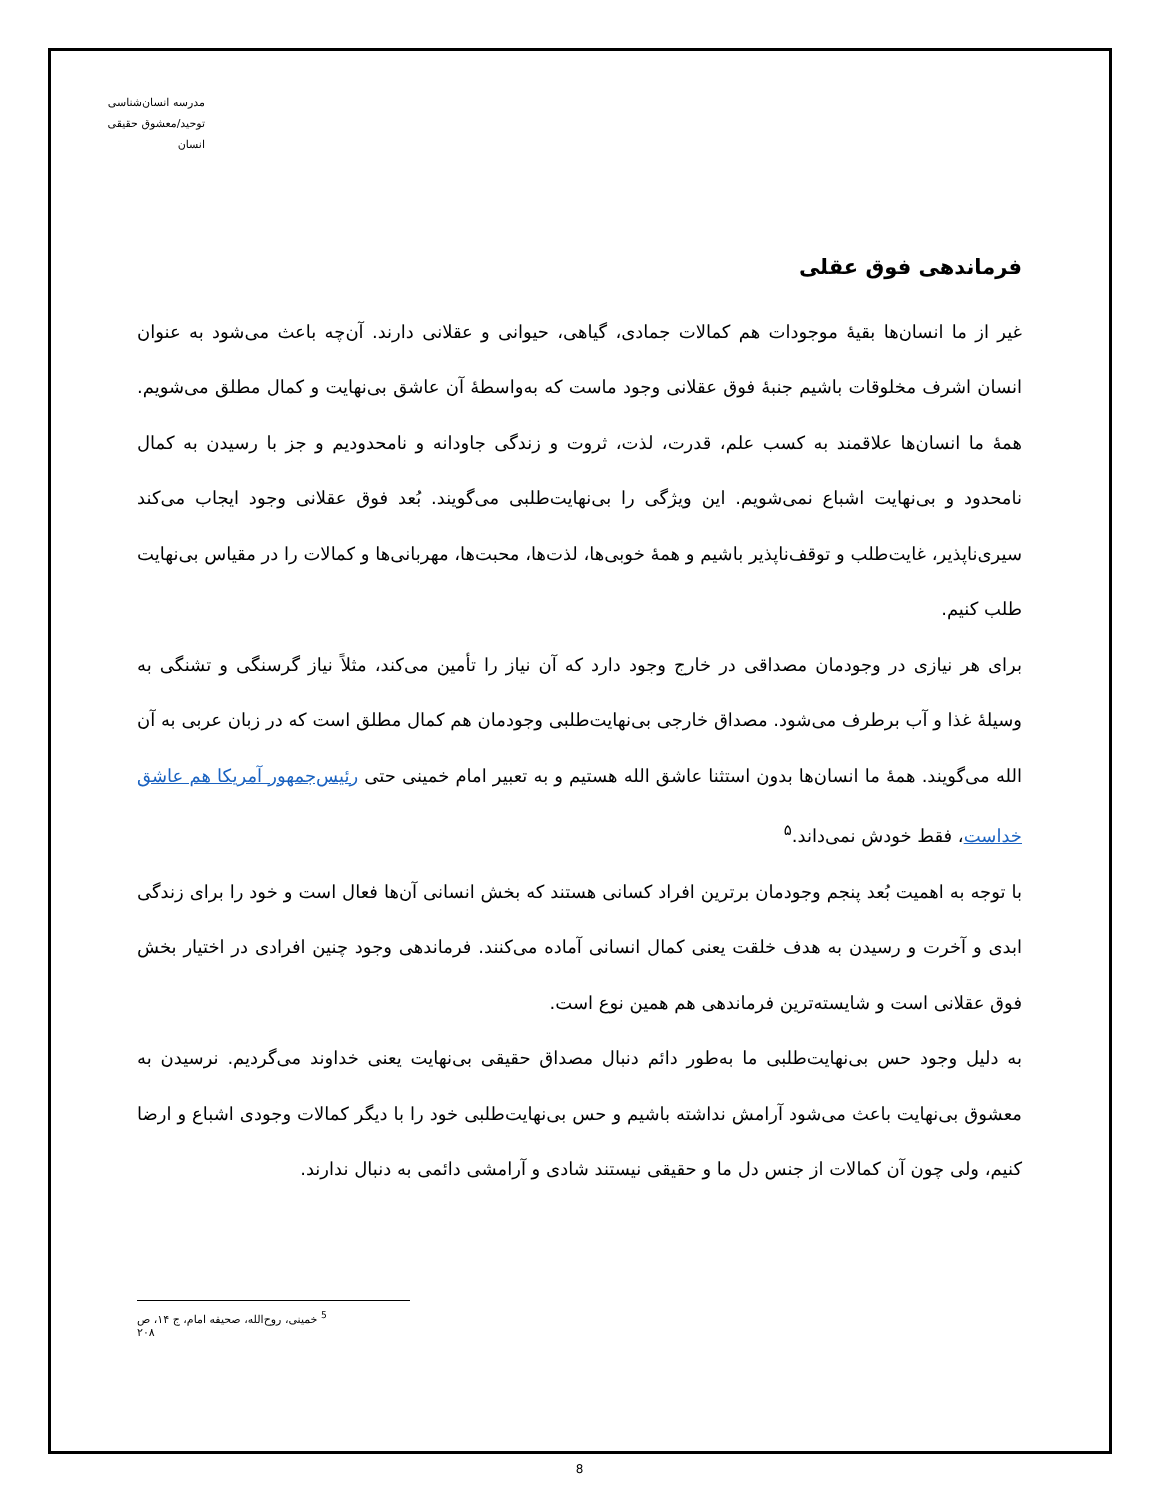مدرسه انسان‌شناسی
توحید/معشوق حقیقی انسان
فرماندهی فوق عقلی
غیر از ما انسان‌ها بقیهٔ موجودات هم کمالات جمادی، گیاهی، حیوانی و عقلانی دارند. آن‌چه باعث می‌شود به عنوان انسان اشرف مخلوقات باشیم جنبهٔ فوق عقلانی وجود ماست که به‌واسطهٔ آن عاشق بی‌نهایت و کمال مطلق می‌شویم. همهٔ ما انسان‌ها علاقمند به کسب علم، قدرت، لذت، ثروت و زندگی جاودانه و نامحدودیم و جز با رسیدن به کمال نامحدود و بی‌نهایت اشباع نمی‌شویم. این ویژگی را بی‌نهایت‌طلبی می‌گویند. بُعد فوق عقلانی وجود ایجاب می‌کند سیری‌ناپذیر، غایت‌طلب و توقف‌ناپذیر باشیم و همهٔ خوبی‌ها، لذت‌ها، محبت‌ها، مهربانی‌ها و کمالات را در مقیاس بی‌نهایت طلب کنیم.
برای هر نیازی در وجودمان مصداقی در خارج وجود دارد که آن نیاز را تأمین می‌کند، مثلاً نیاز گرسنگی و تشنگی به وسیلهٔ غذا و آب برطرف می‌شود. مصداق خارجی بی‌نهایت‌طلبی وجودمان هم کمال مطلق است که در زبان عربی به آن الله می‌گویند. همهٔ ما انسان‌ها بدون استثنا عاشق الله هستیم و به تعبیر امام خمینی حتی رئیس‌جمهور آمریکا هم عاشق خداست، فقط خودش نمی‌داند.<sup>۵</sup>
با توجه به اهمیت بُعد پنجم وجودمان برترین افراد کسانی هستند که بخش انسانی آن‌ها فعال است و خود را برای زندگی ابدی و آخرت و رسیدن به هدف خلقت یعنی کمال انسانی آماده می‌کنند. فرماندهی وجود چنین افرادی در اختیار بخش فوق عقلانی است و شایسته‌ترین فرماندهی هم همین نوع است.
به دلیل وجود حس بی‌نهایت‌طلبی ما به‌طور دائم دنبال مصداق حقیقی بی‌نهایت یعنی خداوند می‌گردیم. نرسیدن به معشوق بی‌نهایت باعث می‌شود آرامش نداشته باشیم و حس بی‌نهایت‌طلبی خود را با دیگر کمالات وجودی اشباع و ارضا کنیم، ولی چون آن کمالات از جنس دل ما و حقیقی نیستند شادی و آرامشی دائمی به دنبال ندارند.
<sup>5</sup> خمینی، روح‌الله، صحیفه امام، ج ۱۴، ص ۲۰۸
8